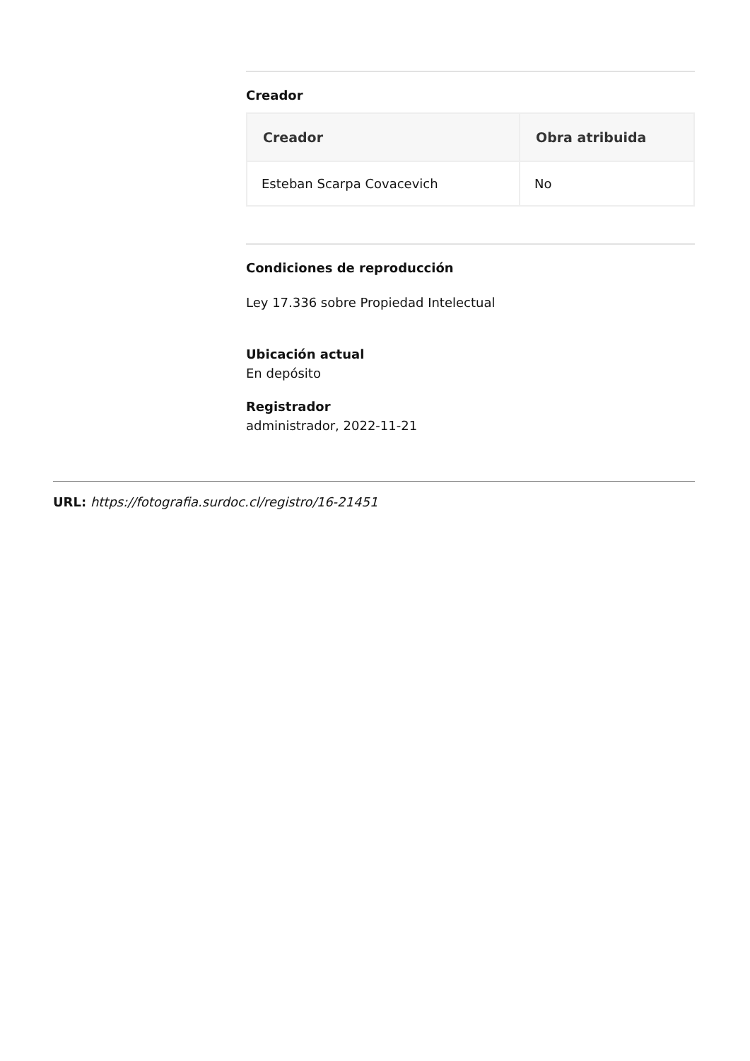Creador
| Creador | Obra atribuida |
| --- | --- |
| Esteban Scarpa Covacevich | No |
Condiciones de reproducción
Ley 17.336 sobre Propiedad Intelectual
Ubicación actual
En depósito
Registrador
administrador, 2022-11-21
URL: https://fotografia.surdoc.cl/registro/16-21451